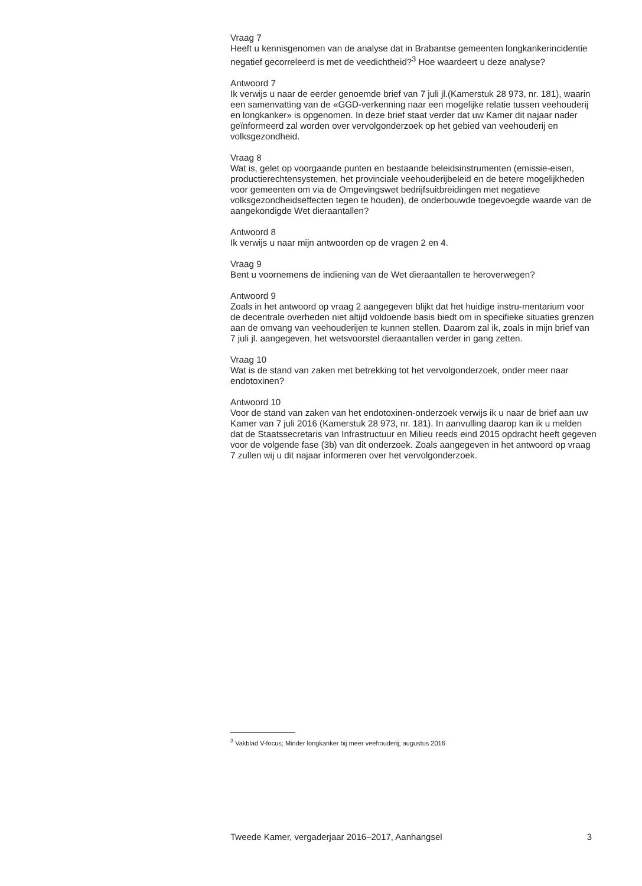Vraag 7
Heeft u kennisgenomen van de analyse dat in Brabantse gemeenten longkankerincidentie negatief gecorreleerd is met de veedichtheid?<sup>3</sup> Hoe waardeert u deze analyse?
Antwoord 7
Ik verwijs u naar de eerder genoemde brief van 7 juli jl.(Kamerstuk 28 973, nr. 181), waarin een samenvatting van de «GGD-verkenning naar een mogelijke relatie tussen veehouderij en longkanker» is opgenomen. In deze brief staat verder dat uw Kamer dit najaar nader geïnformeerd zal worden over vervolgonderzoek op het gebied van veehouderij en volksgezondheid.
Vraag 8
Wat is, gelet op voorgaande punten en bestaande beleidsinstrumenten (emissie-eisen, productierechtensystemen, het provinciale veehouderijbeleid en de betere mogelijkheden voor gemeenten om via de Omgevingswet bedrijfsuitbreidingen met negatieve volksgezondheidseffecten tegen te houden), de onderbouwde toegevoegde waarde van de aangekondigde Wet dieraantallen?
Antwoord 8
Ik verwijs u naar mijn antwoorden op de vragen 2 en 4.
Vraag 9
Bent u voornemens de indiening van de Wet dieraantallen te heroverwegen?
Antwoord 9
Zoals in het antwoord op vraag 2 aangegeven blijkt dat het huidige instru-mentarium voor de decentrale overheden niet altijd voldoende basis biedt om in specifieke situaties grenzen aan de omvang van veehouderijen te kunnen stellen. Daarom zal ik, zoals in mijn brief van 7 juli jl. aangegeven, het wetsvoorstel dieraantallen verder in gang zetten.
Vraag 10
Wat is de stand van zaken met betrekking tot het vervolgonderzoek, onder meer naar endotoxinen?
Antwoord 10
Voor de stand van zaken van het endotoxinen-onderzoek verwijs ik u naar de brief aan uw Kamer van 7 juli 2016 (Kamerstuk 28 973, nr. 181). In aanvulling daarop kan ik u melden dat de Staatssecretaris van Infrastructuur en Milieu reeds eind 2015 opdracht heeft gegeven voor de volgende fase (3b) van dit onderzoek. Zoals aangegeven in het antwoord op vraag 7 zullen wij u dit najaar informeren over het vervolgonderzoek.
<sup>3</sup> Vakblad V-focus; Minder longkanker bij meer veehouderij; augustus 2016
Tweede Kamer, vergaderjaar 2016–2017, Aanhangsel 3